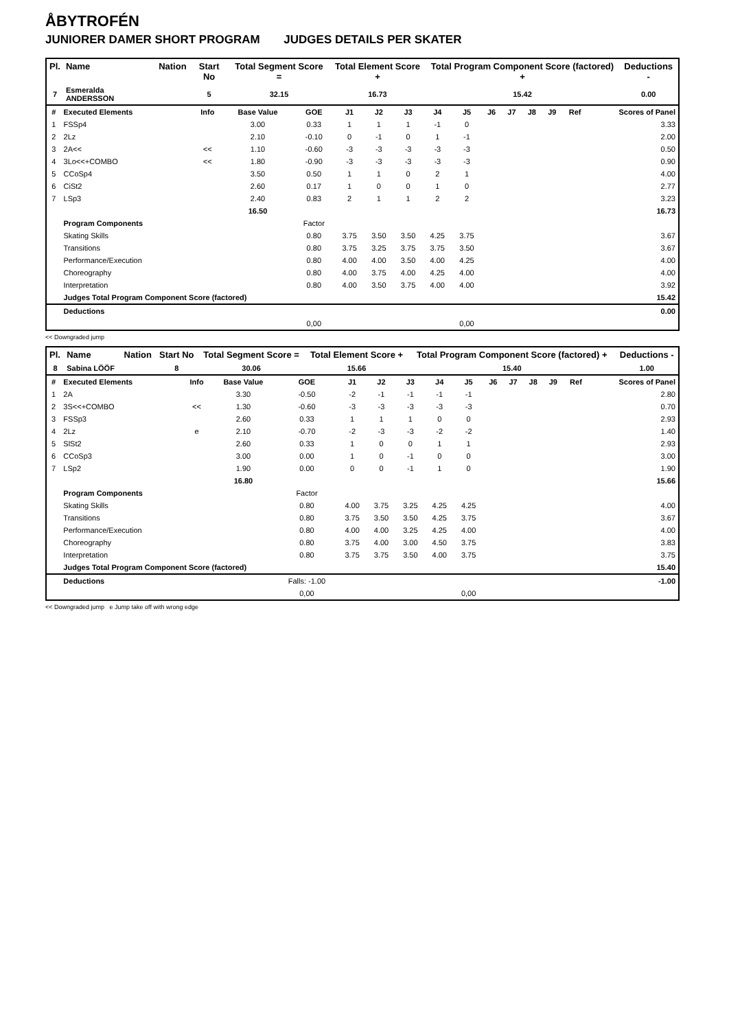ÅBYTROFÉN
JUNIORER DAMER SHORT PROGRAM JUDGES DETAILS PER SKATER
| Pl. | Name | Nation | Start No | Total Segment Score = | Total Element Score + | Total Program Component Score (factored) + | Deductions - |
| --- | --- | --- | --- | --- | --- | --- | --- |
| 7 | Esmeralda ANDERSSON | | 5 | 32.15 | 16.73 | 15.42 | 0.00 |
| # | Executed Elements | Info | Base Value | GOE | J1 | J2 | J3 | J4 | J5 | J6 | J7 | J8 | J9 | Ref | Scores of Panel |
| 1 | FSSp4 | | 3.00 | 0.33 | 1 | 1 | 1 | -1 | 0 | | | | | | 3.33 |
| 2 | 2Lz | | 2.10 | -0.10 | 0 | -1 | 0 | 1 | -1 | | | | | | 2.00 |
| 3 | 2A<< | << | 1.10 | -0.60 | -3 | -3 | -3 | -3 | -3 | | | | | | 0.50 |
| 4 | 3Lo<<+COMBO | << | 1.80 | -0.90 | -3 | -3 | -3 | -3 | -3 | | | | | | 0.90 |
| 5 | CCoSp4 | | 3.50 | 0.50 | 1 | 1 | 0 | 2 | 1 | | | | | | 4.00 |
| 6 | CiSt2 | | 2.60 | 0.17 | 1 | 0 | 0 | 1 | 0 | | | | | | 2.77 |
| 7 | LSp3 | | 2.40 | 0.83 | 2 | 1 | 1 | 2 | 2 | | | | | | 3.23 |
| | | | 16.50 | | | | | | | | | | | | 16.73 |
| | Program Components | | | Factor | | | | | | | | | | | |
| | Skating Skills | | | 0.80 | 3.75 | 3.50 | 3.50 | 4.25 | 3.75 | | | | | | 3.67 |
| | Transitions | | | 0.80 | 3.75 | 3.25 | 3.75 | 3.75 | 3.50 | | | | | | 3.67 |
| | Performance/Execution | | | 0.80 | 4.00 | 4.00 | 3.50 | 4.00 | 4.25 | | | | | | 4.00 |
| | Choreography | | | 0.80 | 4.00 | 3.75 | 4.00 | 4.25 | 4.00 | | | | | | 4.00 |
| | Interpretation | | | 0.80 | 4.00 | 3.50 | 3.75 | 4.00 | 4.00 | | | | | | 3.92 |
| | Judges Total Program Component Score (factored) | | | | | | | | | | | | | | 15.42 |
| | Deductions | | | | | | | | | | | | | | 0.00 |
| | | | | 0,00 | | | | | 0,00 | | | | | | |
<< Downgraded jump
| Pl. | Name | Nation | Start No | Total Segment Score = | Total Element Score + | Total Program Component Score (factored) + | Deductions - |
| --- | --- | --- | --- | --- | --- | --- | --- |
| 8 | Sabina LÖÖF | | 8 | 30.06 | 15.66 | 15.40 | 1.00 |
| # | Executed Elements | Info | Base Value | GOE | J1 | J2 | J3 | J4 | J5 | J6 | J7 | J8 | J9 | Ref | Scores of Panel |
| 1 | 2A | | 3.30 | -0.50 | -2 | -1 | -1 | -1 | -1 | | | | | | 2.80 |
| 2 | 3S<<+COMBO | << | 1.30 | -0.60 | -3 | -3 | -3 | -3 | -3 | | | | | | 0.70 |
| 3 | FSSp3 | | 2.60 | 0.33 | 1 | 1 | 1 | 0 | 0 | | | | | | 2.93 |
| 4 | 2Lz | e | 2.10 | -0.70 | -2 | -3 | -3 | -2 | -2 | | | | | | 1.40 |
| 5 | SlSt2 | | 2.60 | 0.33 | 1 | 0 | 0 | 1 | 1 | | | | | | 2.93 |
| 6 | CCoSp3 | | 3.00 | 0.00 | 1 | 0 | -1 | 0 | 0 | | | | | | 3.00 |
| 7 | LSp2 | | 1.90 | 0.00 | 0 | 0 | -1 | 1 | 0 | | | | | | 1.90 |
| | | | 16.80 | | | | | | | | | | | | 15.66 |
| | Program Components | | | Factor | | | | | | | | | | | |
| | Skating Skills | | | 0.80 | 4.00 | 3.75 | 3.25 | 4.25 | 4.25 | | | | | | 4.00 |
| | Transitions | | | 0.80 | 3.75 | 3.50 | 3.50 | 4.25 | 3.75 | | | | | | 3.67 |
| | Performance/Execution | | | 0.80 | 4.00 | 4.00 | 3.25 | 4.25 | 4.00 | | | | | | 4.00 |
| | Choreography | | | 0.80 | 3.75 | 4.00 | 3.00 | 4.50 | 3.75 | | | | | | 3.83 |
| | Interpretation | | | 0.80 | 3.75 | 3.75 | 3.50 | 4.00 | 3.75 | | | | | | 3.75 |
| | Judges Total Program Component Score (factored) | | | | | | | | | | | | | | 15.40 |
| | Deductions | | | Falls: -1.00 | | | | | | | | | | | -1.00 |
| | | | | 0,00 | | | | | 0,00 | | | | | | |
<< Downgraded jump e Jump take off with wrong edge